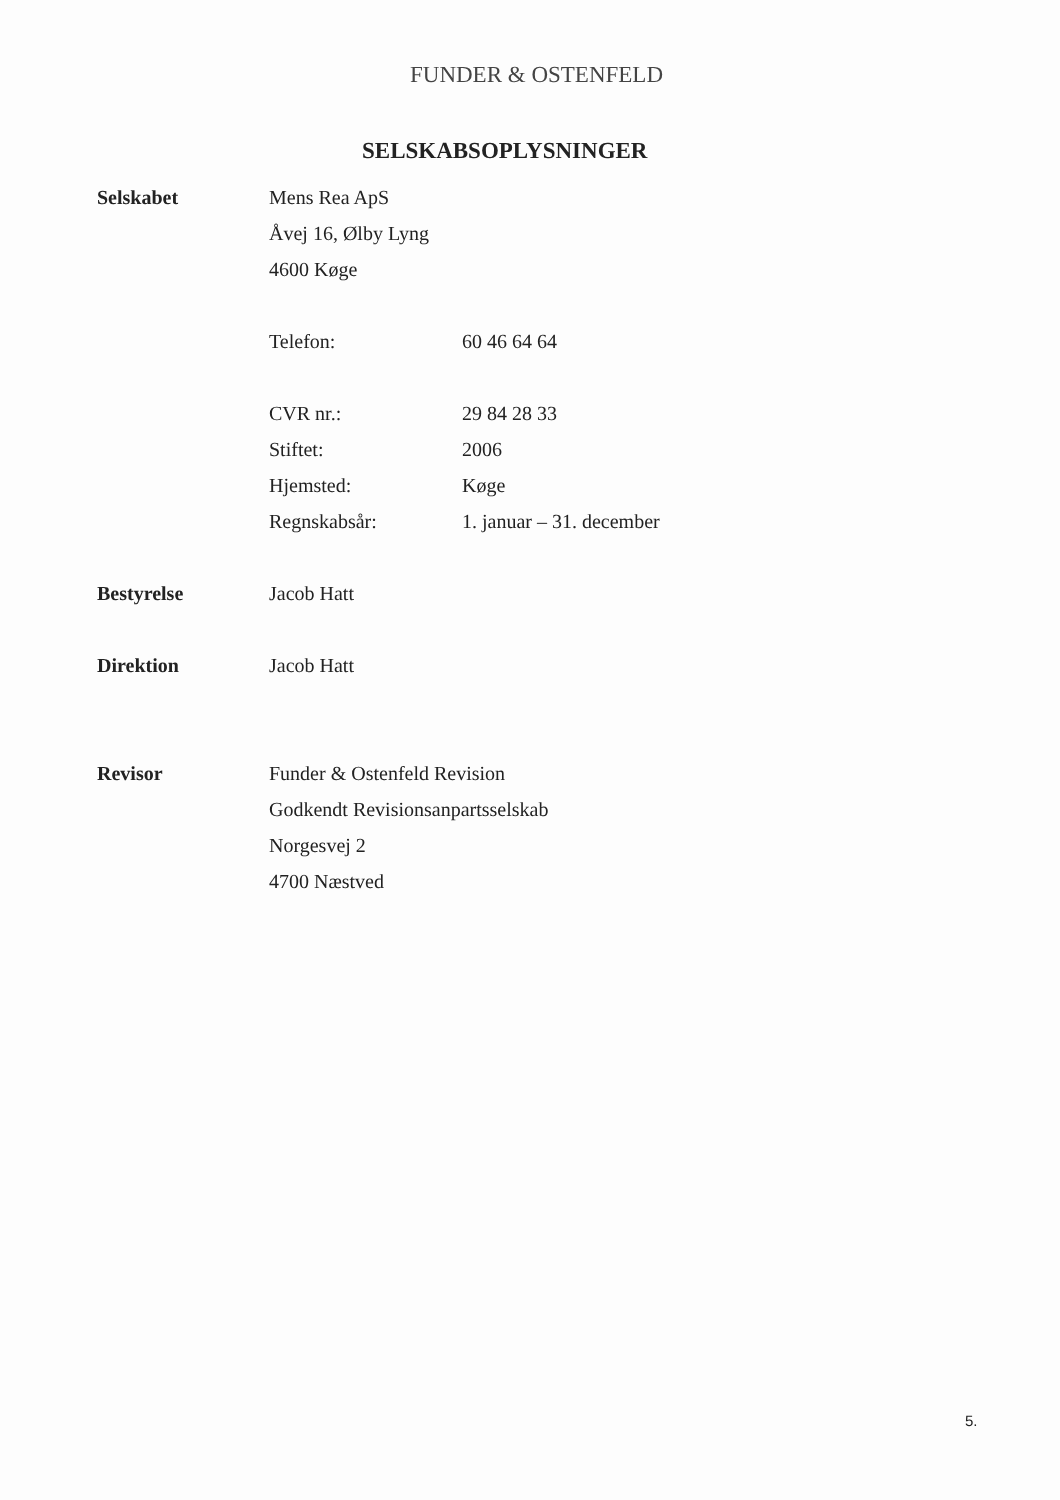FUNDER & OSTENFELD
SELSKABSOPLYSNINGER
Selskabet
Mens Rea ApS
Åvej 16, Ølby Lyng
4600 Køge
Telefon: 60 46 64 64
CVR nr.: 29 84 28 33
Stiftet: 2006
Hjemsted: Køge
Regnskabsår: 1. januar – 31. december
Bestyrelse
Jacob Hatt
Direktion
Jacob Hatt
Revisor
Funder & Ostenfeld Revision
Godkendt Revisionsanpartsselskab
Norgesvej 2
4700 Næstved
5.